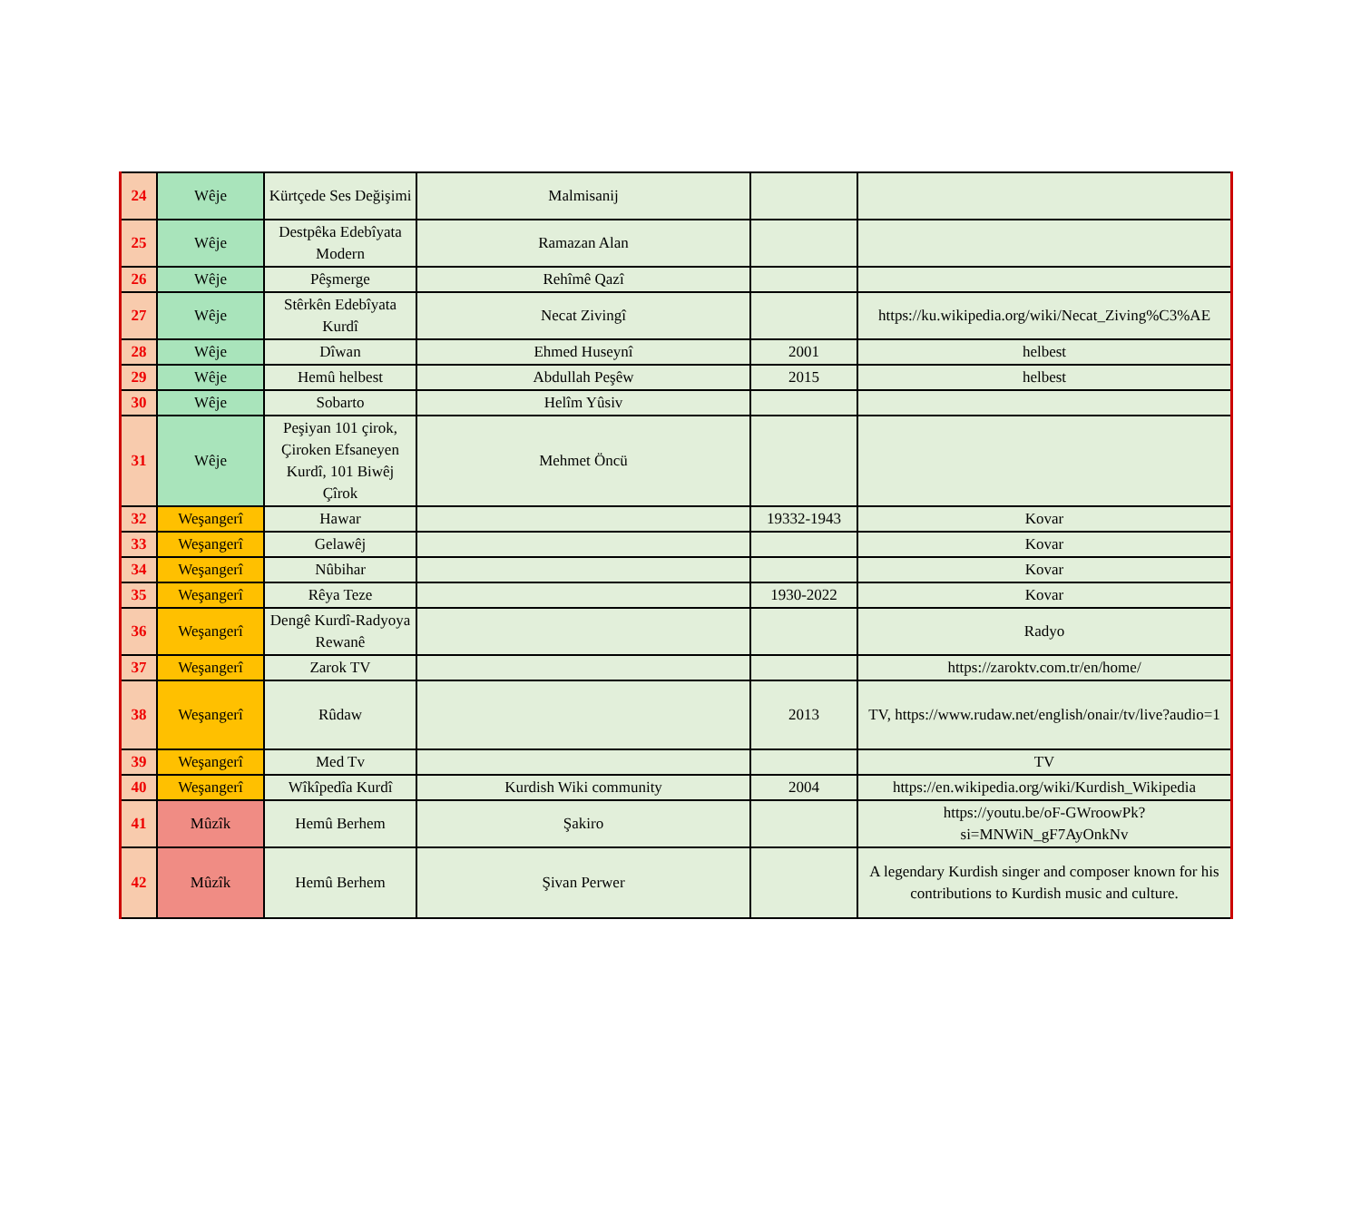| 24 | Wêje | Kürtçede Ses Değişimi | Malmisanij | | |
| 25 | Wêje | Destpêka Edebîyata Modern | Ramazan Alan | | |
| 26 | Wêje | Pêşmerge | Rehîmê Qazî | | |
| 27 | Wêje | Stêrkên Edebîyata Kurdî | Necat Zivingî | | https://ku.wikipedia.org/wiki/Necat_Ziving%C3%AE |
| 28 | Wêje | Dîwan | Ehmed Huseynî | 2001 | helbest |
| 29 | Wêje | Hemû helbest | Abdullah Peşêw | 2015 | helbest |
| 30 | Wêje | Sobarto | Helîm Yûsiv | | |
| 31 | Wêje | Peşiyan 101 çirok, Çiroken Efsaneyen Kurdî, 101 Biwêj Çîrok | Mehmet Öncü | | |
| 32 | Weşangerî | Hawar | | 19332-1943 | Kovar |
| 33 | Weşangerî | Gelawêj | | | Kovar |
| 34 | Weşangerî | Nûbihar | | | Kovar |
| 35 | Weşangerî | Rêya Teze | | 1930-2022 | Kovar |
| 36 | Weşangerî | Dengê Kurdî-Radyoya Rewanê | | | Radyo |
| 37 | Weşangerî | Zarok TV | | | https://zaroktv.com.tr/en/home/ |
| 38 | Weşangerî | Rûdaw | | 2013 | TV, https://www.rudaw.net/english/onair/tv/live?audio=1 |
| 39 | Weşangerî | Med Tv | | | TV |
| 40 | Weşangerî | Wîkîpedîa Kurdî | Kurdish Wiki community | 2004 | https://en.wikipedia.org/wiki/Kurdish_Wikipedia |
| 41 | Mûzîk | Hemû Berhem | Şakiro | | https://youtu.be/oF-GWroowPk?si=MNWiN_gF7AyOnkNv |
| 42 | Mûzîk | Hemû Berhem | Şivan Perwer | | A legendary Kurdish singer and composer known for his contributions to Kurdish music and culture. |